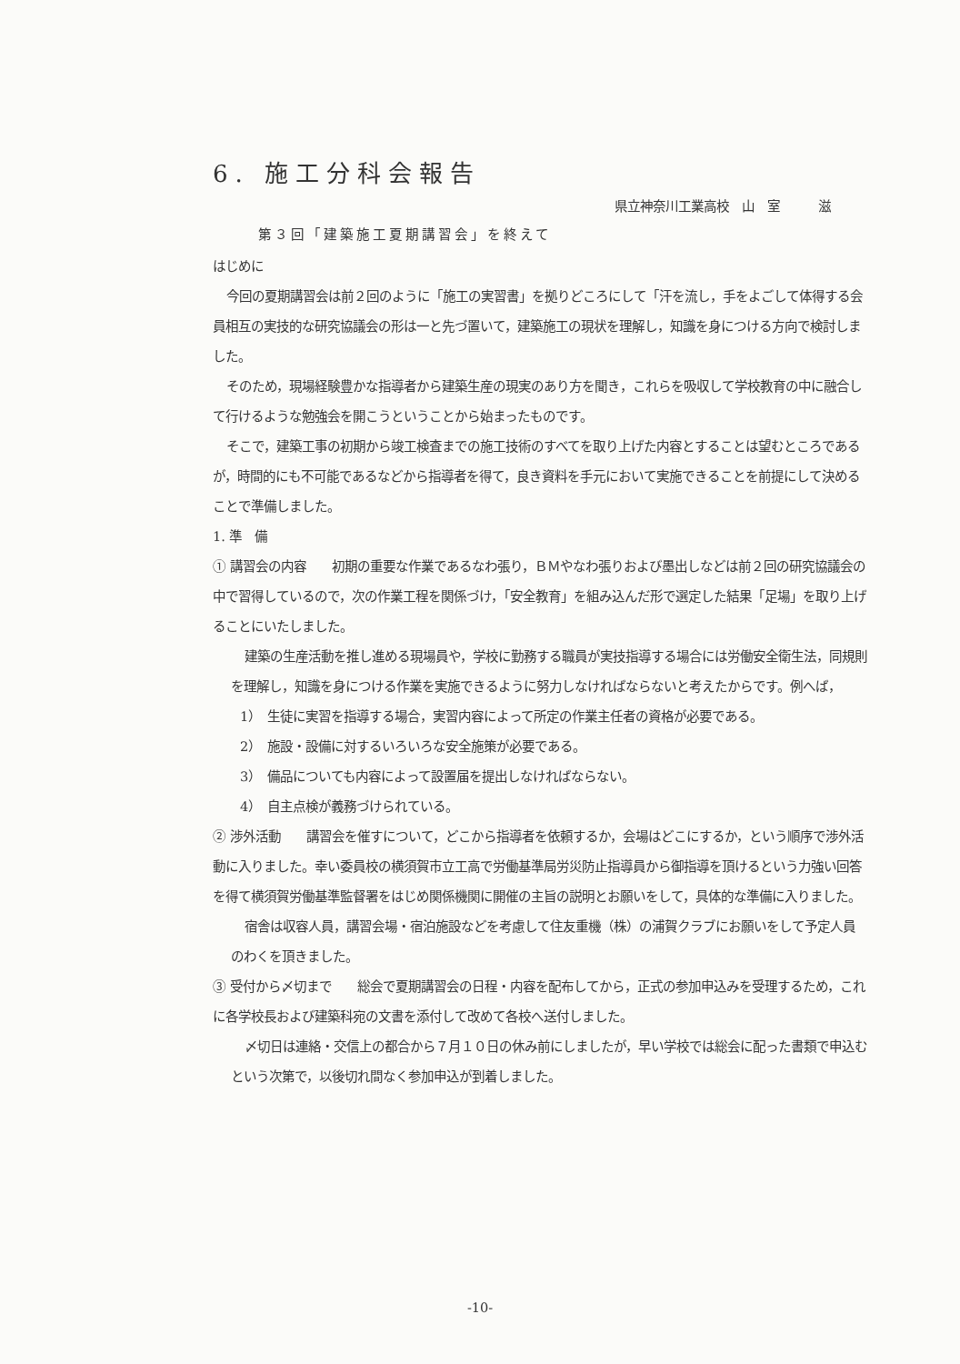6. 施工分科会報告
県立神奈川工業高校　山　室　　　滋
第３回「建築施工夏期講習会」を終えて
はじめに
今回の夏期講習会は前２回のように「施工の実習書」を拠りどころにして「汗を流し，手をよごして体得する会員相互の実技的な研究協議会の形は一と先づ置いて，建築施工の現状を理解し，知識を身につける方向で検討しました。
そのため，現場経験豊かな指導者から建築生産の現実のあり方を聞き，これらを吸収して学校教育の中に融合して行けるような勉強会を開こうということから始まったものです。
そこで，建築工事の初期から竣工検査までの施工技術のすべてを取り上げた内容とすることは望むところであるが，時間的にも不可能であるなどから指導者を得て，良き資料を手元において実施できることを前提にして決めることで準備しました。
1. 準　備
① 講習会の内容　　初期の重要な作業であるなわ張り，ＢＭやなわ張りおよび墨出しなどは前２回の研究協議会の中で習得しているので，次の作業工程を関係づけ，「安全教育」を組み込んだ形で選定した結果「足場」を取り上げることにいたしました。
建築の生産活動を推し進める現場員や，学校に勤務する職員が実技指導する場合には労働安全衛生法，同規則を理解し，知識を身につける作業を実施できるように努力しなければならないと考えたからです。例へば，
1）　生徒に実習を指導する場合，実習内容によって所定の作業主任者の資格が必要である。
2）　施設・設備に対するいろいろな安全施策が必要である。
3）　備品についても内容によって設置届を提出しなければならない。
4）　自主点検が義務づけられている。
② 渉外活動　　講習会を催すについて，どこから指導者を依頼するか，会場はどこにするか，という順序で渉外活動に入りました。幸い委員校の横須賀市立工高で労働基準局労災防止指導員から御指導を頂けるという力強い回答を得て横須賀労働基準監督署をはじめ関係機関に開催の主旨の説明とお願いをして，具体的な準備に入りました。
宿舎は収容人員，講習会場・宿泊施設などを考慮して住友重機（株）の浦賀クラブにお願いをして予定人員のわくを頂きました。
③ 受付から〆切まで　　総会で夏期講習会の日程・内容を配布してから，正式の参加申込みを受理するため，これに各学校長および建築科宛の文書を添付して改めて各校へ送付しました。
〆切日は連絡・交信上の都合から７月１０日の休み前にしましたが，早い学校では総会に配った書類で申込むという次第で，以後切れ間なく参加申込が到着しました。
-10-